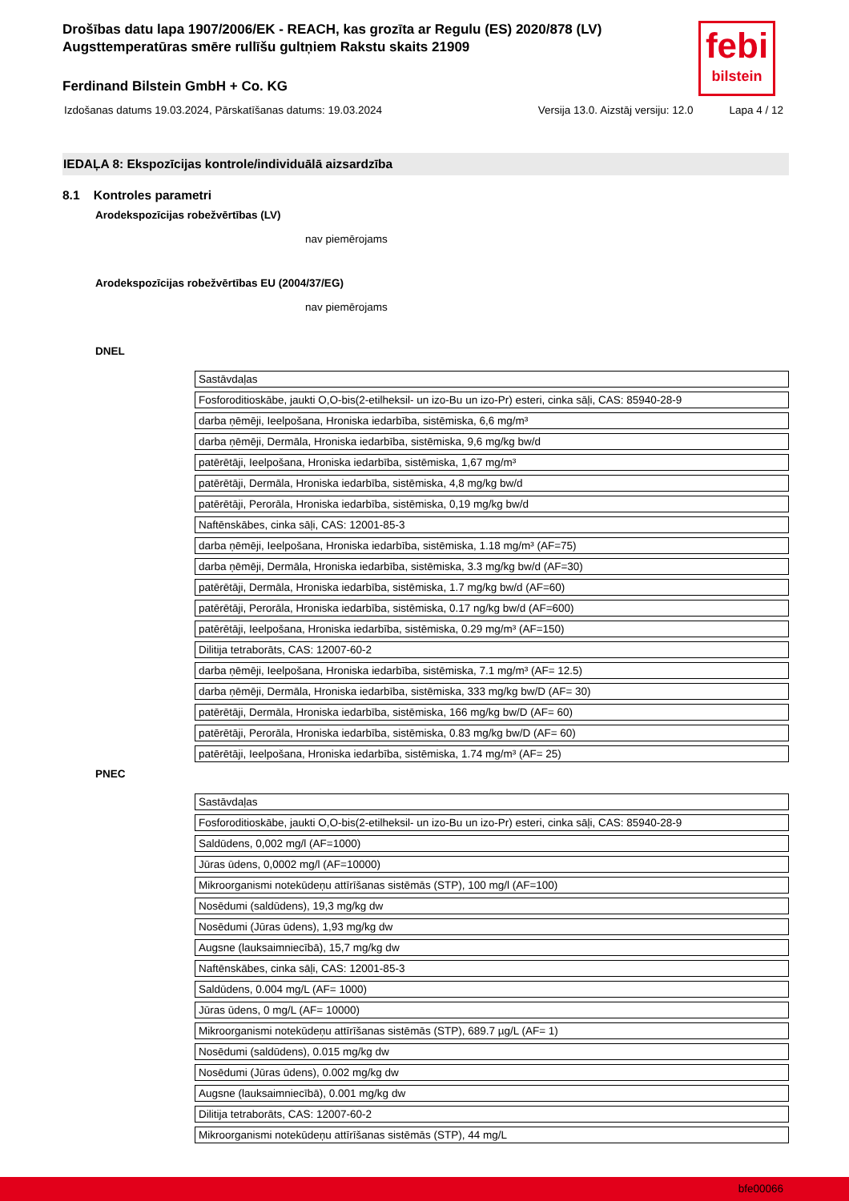Drošības datu lapa 1907/2006/EK - REACH, kas grozīta ar Regulu (ES) 2020/878 (LV)
Augsttemperatūras smēre rullīšu gultņiem Rakstu skaits 21909
febi
bilstein
Ferdinand Bilstein GmbH + Co. KG
Izdošanas datums 19.03.2024, Pārskatīšanas datums: 19.03.2024 Versija 13.0. Aizstāj versiju: 12.0 Lapa 4 / 12
IEDAĻA 8: Ekspozīcijas kontrole/individuālā aizsardzība
8.1 Kontroles parametri
Arodekspozīcijas robežvērtības (LV)
nav piemērojams
Arodekspozīcijas robežvērtības EU (2004/37/EG)
nav piemērojams
DNEL
| Sastāvdaļas |
| Fosforoditioskābe, jaukti O,O-bis(2-etilheksil- un izo-Bu un izo-Pr) esteri, cinka sāļi, CAS: 85940-28-9 |
| darba ņēmēji, Ieelpošana, Hroniska iedarbība, sistēmiska, 6,6 mg/m³ |
| darba ņēmēji, Dermāla, Hroniska iedarbība, sistēmiska, 9,6 mg/kg bw/d |
| patērētāji, Ieelpošana, Hroniska iedarbība, sistēmiska, 1,67 mg/m³ |
| patērētāji, Dermāla, Hroniska iedarbība, sistēmiska, 4,8 mg/kg bw/d |
| patērētāji, Perorāla, Hroniska iedarbība, sistēmiska, 0,19 mg/kg bw/d |
| Naftēnskābes, cinka sāļi, CAS: 12001-85-3 |
| darba ņēmēji, Ieelpošana, Hroniska iedarbība, sistēmiska, 1.18 mg/m³ (AF=75) |
| darba ņēmēji, Dermāla, Hroniska iedarbība, sistēmiska, 3.3 mg/kg bw/d (AF=30) |
| patērētāji, Dermāla, Hroniska iedarbība, sistēmiska, 1.7 mg/kg bw/d (AF=60) |
| patērētāji, Perorāla, Hroniska iedarbība, sistēmiska, 0.17 ng/kg bw/d (AF=600) |
| patērētāji, Ieelpošana, Hroniska iedarbība, sistēmiska, 0.29 mg/m³ (AF=150) |
| Dilitija tetraborāts, CAS: 12007-60-2 |
| darba ņēmēji, Ieelpošana, Hroniska iedarbība, sistēmiska, 7.1 mg/m³ (AF= 12.5) |
| darba ņēmēji, Dermāla, Hroniska iedarbība, sistēmiska, 333 mg/kg bw/D (AF= 30) |
| patērētāji, Dermāla, Hroniska iedarbība, sistēmiska, 166 mg/kg bw/D (AF= 60) |
| patērētāji, Perorāla, Hroniska iedarbība, sistēmiska, 0.83 mg/kg bw/D (AF= 60) |
| patērētāji, Ieelpošana, Hroniska iedarbība, sistēmiska, 1.74 mg/m³ (AF= 25) |
PNEC
| Sastāvdaļas |
| Fosforoditioskābe, jaukti O,O-bis(2-etilheksil- un izo-Bu un izo-Pr) esteri, cinka sāļi, CAS: 85940-28-9 |
| Saldūdens, 0,002 mg/l (AF=1000) |
| Jūras ūdens, 0,0002 mg/l (AF=10000) |
| Mikroorganismi notekūdeņu attīrīšanas sistēmās (STP), 100 mg/l (AF=100) |
| Nosēdumi (saldūdens), 19,3 mg/kg dw |
| Nosēdumi (Jūras ūdens), 1,93 mg/kg dw |
| Augsne (lauksaimniecībā), 15,7 mg/kg dw |
| Naftēnskābes, cinka sāļi, CAS: 12001-85-3 |
| Saldūdens, 0.004 mg/L (AF= 1000) |
| Jūras ūdens, 0 mg/L (AF= 10000) |
| Mikroorganismi notekūdeņu attīrīšanas sistēmās (STP), 689.7 µg/L (AF= 1) |
| Nosēdumi (saldūdens), 0.015 mg/kg dw |
| Nosēdumi (Jūras ūdens), 0.002 mg/kg dw |
| Augsne (lauksaimniecībā), 0.001 mg/kg dw |
| Dilitija tetraborāts, CAS: 12007-60-2 |
| Mikroorganismi notekūdeņu attīrīšanas sistēmās (STP), 44 mg/L |
bfe00066